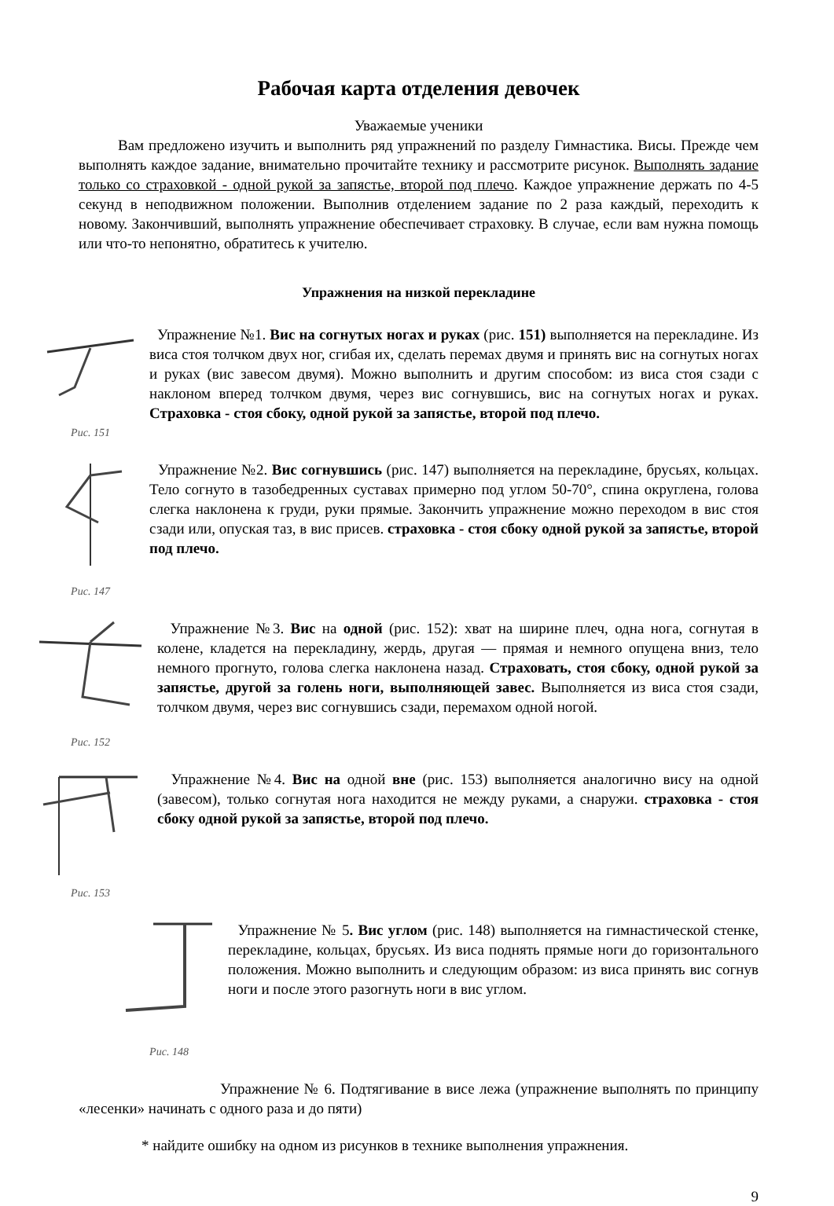Рабочая карта отделения девочек
Уважаемые ученики
Вам предложено изучить и выполнить ряд упражнений по разделу Гимнастика. Висы. Прежде чем выполнять каждое задание, внимательно прочитайте технику и рассмотрите рисунок. Выполнять задание только со страховкой - одной рукой за запястье, второй под плечо. Каждое упражнение держать по 4-5 секунд в неподвижном положении. Выполнив отделением задание по 2 раза каждый, переходить к новому. Закончивший, выполнять упражнение обеспечивает страховку. В случае, если вам нужна помощь или что-то непонятно, обратитесь к учителю.
Упражнения на низкой перекладине
Рис. 151
Упражнение №1. Вис на согнутых ногах и руках (рис. 151) выполняется на перекладине. Из виса стоя толчком двух ног, сгибая их, сделать перемах двумя и принять вис на согнутых ногах и руках (вис завесом двумя). Можно выполнить и другим способом: из виса стоя сзади с наклоном вперед толчком двумя, через вис согнувшись, вис на согнутых ногах и руках. Страховка - стоя сбоку, одной рукой за запястье, второй под плечо.
Рис. 147
Упражнение №2. Вис согнувшись (рис. 147) выполняется на перекладине, брусьях, кольцах. Тело согнуто в тазобедренных суставах примерно под углом 50-70°, спина округлена, голова слегка наклонена к груди, руки прямые. Закончить упражнение можно переходом в вис стоя сзади или, опуская таз, в вис присев. страховка - стоя сбоку одной рукой за запястье, второй под плечо.
Рис. 152
Упражнение №3. Вис на одной (рис. 152): хват на ширине плеч, одна нога, согнутая в колене, кладется на перекладину, жердь, другая — прямая и немного опущена вниз, тело немного прогнуто, голова слегка наклонена назад. Страховать, стоя сбоку, одной рукой за запястье, другой за голень ноги, выполняющей завес. Выполняется из виса стоя сзади, толчком двумя, через вис согнувшись сзади, перемахом одной ногой.
Рис. 153
Упражнение №4. Вис на одной вне (рис. 153) выполняется аналогично вису на одной (завесом), только согнутая нога находится не между руками, а снаружи. страховка - стоя сбоку одной рукой за запястье, второй под плечо.
Рис. 148
Упражнение № 5. Вис углом (рис. 148) выполняется на гимнастической стенке, перекладине, кольцах, брусьях. Из виса поднять прямые ноги до горизонтального положения. Можно выполнить и следующим образом: из виса принять вис согнув ноги и после этого разогнуть ноги в вис углом.
Упражнение № 6. Подтягивание в висе лежа (упражнение выполнять по принципу «лесенки» начинать с одного раза и до пяти)
* найдите ошибку на одном из рисунков в технике выполнения упражнения.
9